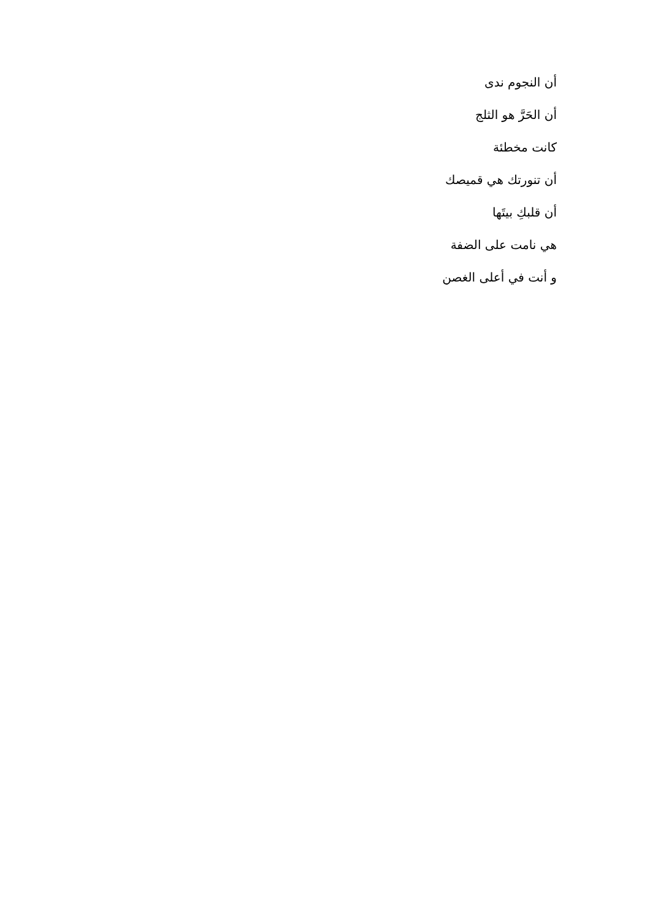أن النجوم ندى
أن الحَرَّ هو الثلج
كانت مخطئة
أن تنورتك هي قميصك
أن قلبكِ بيتَها
هي نامت على الضفة
و أنت في أعلى الغصن